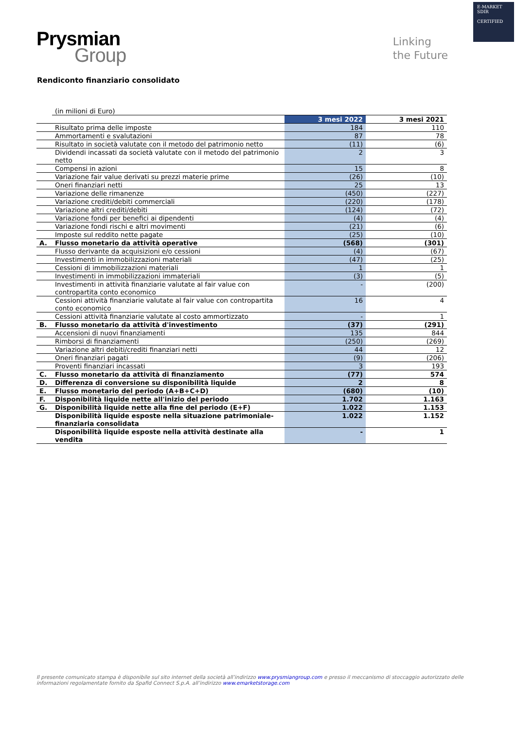E-MARKET
SDIR
CERTIFIED
Prysmian
Group
Linking
the Future
Rendiconto finanziario consolidato
| | (in milioni di Euro) | | |
| | | 3 mesi 2022 | 3 mesi 2021 |
| | Risultato prima delle imposte | 184 | 110 |
| | Ammortamenti e svalutazioni | 87 | 78 |
| | Risultato in società valutate con il metodo del patrimonio netto | (11) | (6) |
| | Dividendi incassati da società valutate con il metodo del patrimonio netto | 2 | 3 |
| | Compensi in azioni | 15 | 8 |
| | Variazione fair value derivati su prezzi materie prime | (26) | (10) |
| | Oneri finanziari netti | 25 | 13 |
| | Variazione delle rimanenze | (450) | (227) |
| | Variazione crediti/debiti commerciali | (220) | (178) |
| | Variazione altri crediti/debiti | (124) | (72) |
| | Variazione fondi per benefici ai dipendenti | (4) | (4) |
| | Variazione fondi rischi e altri movimenti | (21) | (6) |
| | Imposte sul reddito nette pagate | (25) | (10) |
| A. | Flusso monetario da attività operative | (568) | (301) |
| | Flusso derivante da acquisizioni e/o cessioni | (4) | (67) |
| | Investimenti in immobilizzazioni materiali | (47) | (25) |
| | Cessioni di immobilizzazioni materiali | 1 | 1 |
| | Investimenti in immobilizzazioni immateriali | (3) | (5) |
| | Investimenti in attività finanziarie valutate al fair value con contropartita conto economico | - | (200) |
| | Cessioni attività finanziarie valutate al fair value con contropartita conto economico | 16 | 4 |
| | Cessioni attività finanziarie valutate al costo ammortizzato | - | 1 |
| B. | Flusso monetario da attività d'investimento | (37) | (291) |
| | Accensioni di nuovi finanziamenti | 135 | 844 |
| | Rimborsi di finanziamenti | (250) | (269) |
| | Variazione altri debiti/crediti finanziari netti | 44 | 12 |
| | Oneri finanziari pagati | (9) | (206) |
| | Proventi finanziari incassati | 3 | 193 |
| C. | Flusso monetario da attività di finanziamento | (77) | 574 |
| D. | Differenza di conversione su disponibilità liquide | 2 | 8 |
| E. | Flusso monetario del periodo (A+B+C+D) | (680) | (10) |
| F. | Disponibilità liquide nette all'inizio del periodo | 1.702 | 1.163 |
| G. | Disponibilità liquide nette alla fine del periodo (E+F) | 1.022 | 1.153 |
| | Disponibilità liquide esposte nella situazione patrimoniale-finanziaria consolidata | 1.022 | 1.152 |
| | Disponibilità liquide esposte nella attività destinate alla vendita | - | 1 |
Il presente comunicato stampa è disponibile sul sito internet della società all’indirizzo www.prysmiangroup.com e presso il meccanismo di stoccaggio autorizzato delle informazioni regolamentate fornito da Spafid Connect S.p.A. all’indirizzo www.emarketstorage.com